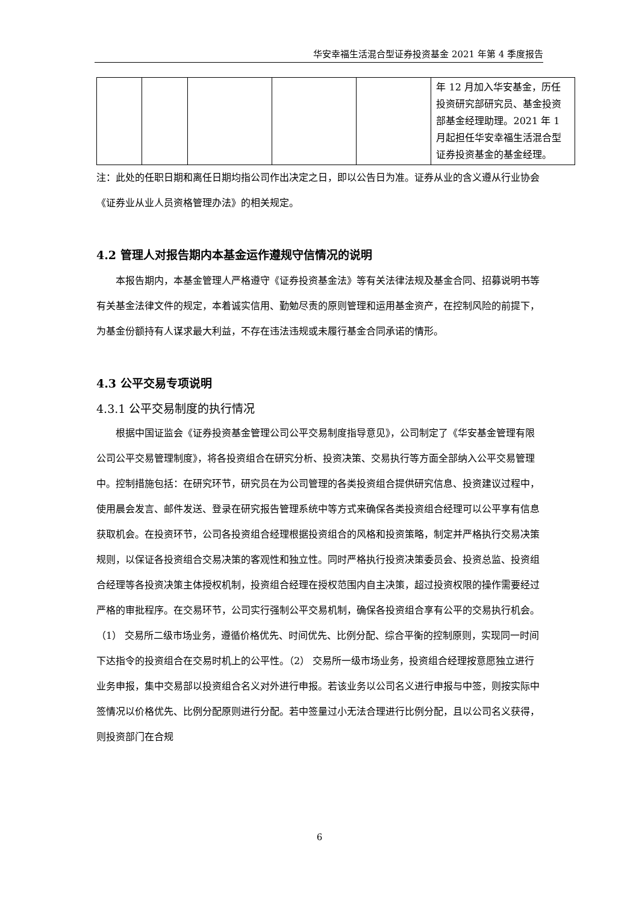华安幸福生活混合型证券投资基金 2021 年第 4 季度报告
| | | | | | 年 12 月加入华安基金，历任投资研究部研究员、基金投资部基金经理助理。2021 年 1 月起担任华安幸福生活混合型证券投资基金的基金经理。 |
注：此处的任职日期和离任日期均指公司作出决定之日，即以公告日为准。证券从业的含义遵从行业协会《证券业从业人员资格管理办法》的相关规定。
4.2 管理人对报告期内本基金运作遵规守信情况的说明
本报告期内，本基金管理人严格遵守《证券投资基金法》等有关法律法规及基金合同、招募说明书等有关基金法律文件的规定，本着诚实信用、勤勉尽责的原则管理和运用基金资产，在控制风险的前提下，为基金份额持有人谋求最大利益，不存在违法违规或未履行基金合同承诺的情形。
4.3 公平交易专项说明
4.3.1 公平交易制度的执行情况
根据中国证监会《证券投资基金管理公司公平交易制度指导意见》，公司制定了《华安基金管理有限公司公平交易管理制度》，将各投资组合在研究分析、投资决策、交易执行等方面全部纳入公平交易管理中。控制措施包括：在研究环节，研究员在为公司管理的各类投资组合提供研究信息、投资建议过程中，使用晨会发言、邮件发送、登录在研究报告管理系统中等方式来确保各类投资组合经理可以公平享有信息获取机会。在投资环节，公司各投资组合经理根据投资组合的风格和投资策略，制定并严格执行交易决策规则，以保证各投资组合交易决策的客观性和独立性。同时严格执行投资决策委员会、投资总监、投资组合经理等各投资决策主体授权机制，投资组合经理在授权范围内自主决策，超过投资权限的操作需要经过严格的审批程序。在交易环节，公司实行强制公平交易机制，确保各投资组合享有公平的交易执行机会。（1） 交易所二级市场业务，遵循价格优先、时间优先、比例分配、综合平衡的控制原则，实现同一时间下达指令的投资组合在交易时机上的公平性。（2） 交易所一级市场业务，投资组合经理按意愿独立进行业务申报，集中交易部以投资组合名义对外进行申报。若该业务以公司名义进行申报与中签，则按实际中签情况以价格优先、比例分配原则进行分配。若中签量过小无法合理进行比例分配，且以公司名义获得，则投资部门在合规
6